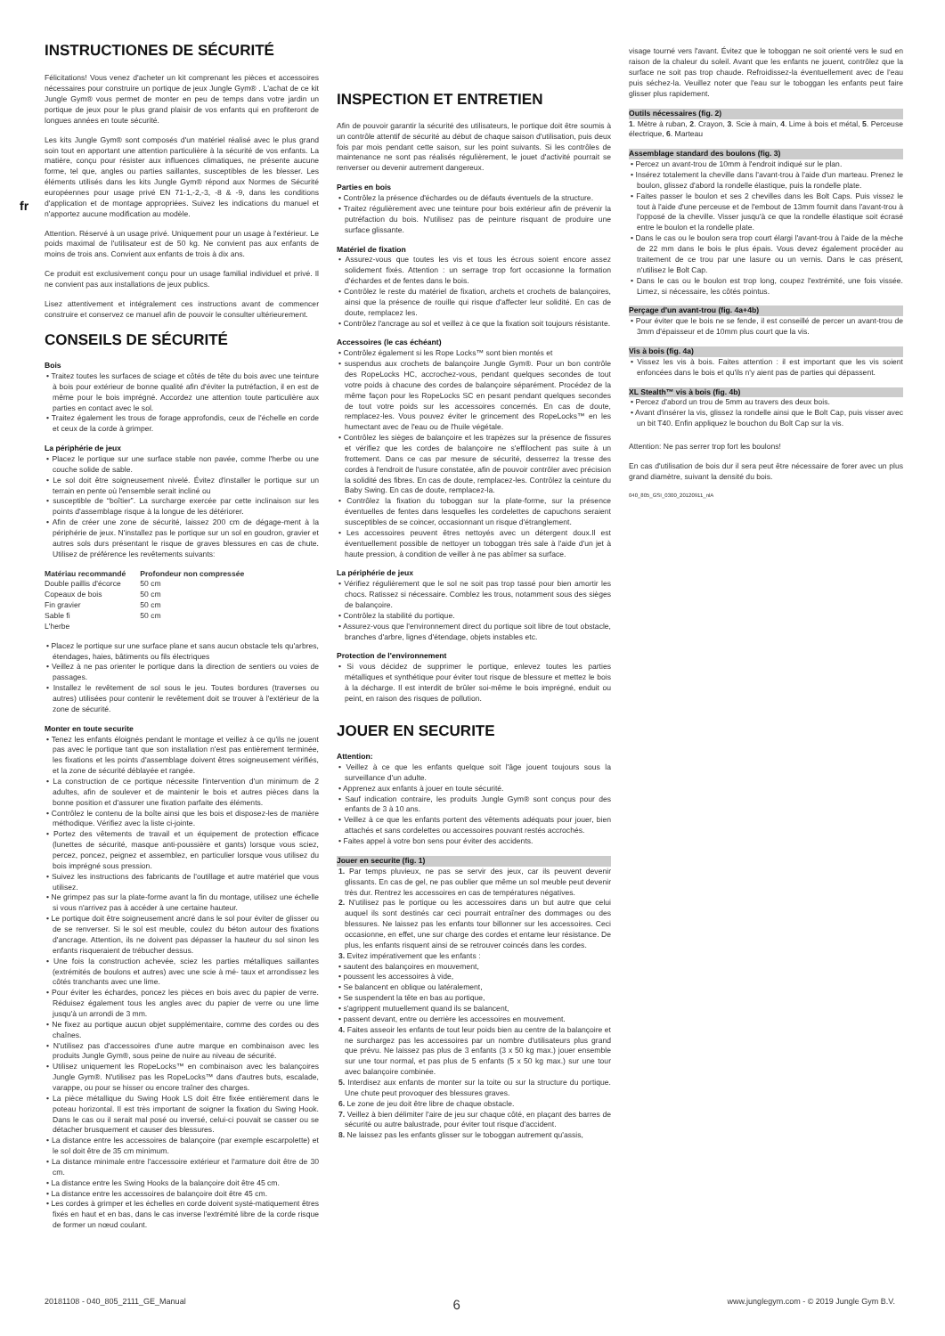fr
INSTRUCTIONES DE SÉCURITÉ
Félicitations! Vous venez d'acheter un kit comprenant les pièces et accessoires nécessaires pour construire un portique de jeux Jungle Gym® . L'achat de ce kit Jungle Gym® vous permet de monter en peu de temps dans votre jardin un portique de jeux pour le plus grand plaisir de vos enfants qui en profiteront de longues années en toute sécurité.
Les kits Jungle Gym® sont composés d'un matériel réalisé avec le plus grand soin tout en apportant une attention particulière à la sécurité de vos enfants. La matière, conçu pour résister aux influences climatiques, ne présente aucune forme, tel que, angles ou parties saillantes, susceptibles de les blesser. Les éléments utilisés dans les kits Jungle Gym® répond aux Normes de Sécurité européennes pour usage privé EN 71-1,-2,-3, -8 & -9, dans les conditions d'application et de montage appropriées. Suivez les indications du manuel et n'apportez aucune modification au modèle.
Attention. Réservé à un usage privé. Uniquement pour un usage à l'extérieur. Le poids maximal de l'utilisateur est de 50 kg. Ne convient pas aux enfants de moins de trois ans. Convient aux enfants de trois à dix ans.
Ce produit est exclusivement conçu pour un usage familial individuel et privé. Il ne convient pas aux installations de jeux publics.
Lisez attentivement et intégralement ces instructions avant de commencer construire et conservez ce manuel afin de pouvoir le consulter ultérieurement.
CONSEILS DE SÉCURITÉ
Bois
• Traitez toutes les surfaces de sciage et côtés de tête du bois avec une teinture à bois pour extérieur de bonne qualité afin d'éviter la putréfaction, il en est de même pour le bois imprégné. Accordez une attention toute particulière aux parties en contact avec le sol.
• Traitez également les trous de forage approfondis, ceux de l'échelle en corde et ceux de la corde à grimper.
La périphérie de jeux
• Placez le portique sur une surface stable non pavée, comme l'herbe ou une couche solide de sable.
• Le sol doit être soigneusement nivelé. Évitez d'installer le portique sur un terrain en pente où l'ensemble serait incliné ou
• susceptible de “boîtier”. La surcharge exercée par cette inclinaison sur les points d'assemblage risque à la longue de les détériorer.
• Afin de créer une zone de sécurité, laissez 200 cm de dégage-ment à la périphérie de jeux. N'installez pas le portique sur un sol en goudron, gravier et autres sols durs présentant le risque de graves blessures en cas de chute. Utilisez de préférence les revêtements suivants:
| Matériau recommandé | Profondeur non compressée |
| --- | --- |
| Double paillis d'écorce | 50 cm |
| Copeaux de bois | 50 cm |
| Fin gravier | 50 cm |
| Sable fi | 50 cm |
| L'herbe | |
• Placez le portique sur une surface plane et sans aucun obstacle tels qu'arbres, étendages, haies, bâtiments ou fils électriques
• Veillez à ne pas orienter le portique dans la direction de sentiers ou voies de passages.
• Installez le revêtement de sol sous le jeu. Toutes bordures (traverses ou autres) utilisées pour contenir le revêtement doit se trouver à l'extérieur de la zone de sécurité.
Monter en toute securite
• Tenez les enfants éloignés pendant le montage et veillez à ce qu'ils ne jouent pas avec le portique tant que son installation n'est pas entièrement terminée, les fixations et les points d'assemblage doivent êtres soigneusement vérifiés, et la zone de sécurité déblayée et rangée.
• La construction de ce portique nécessite l'intervention d'un minimum de 2 adultes, afin de soulever et de maintenir le bois et autres pièces dans la bonne position et d'assurer une fixation parfaite des éléments.
• Contrôlez le contenu de la boîte ainsi que les bois et disposez-les de manière méthodique. Vérifiez avec la liste ci-jointe.
• Portez des vêtements de travail et un équipement de protection efficace (lunettes de sécurité, masque anti-poussière et gants) lorsque vous sciez, percez, poncez, peignez et assemblez, en particulier lorsque vous utilisez du bois imprégné sous pression.
• Suivez les instructions des fabricants de l'outillage et autre matériel que vous utilisez.
• Ne grimpez pas sur la plate-forme avant la fin du montage, utilisez une échelle si vous n'arrivez pas à accéder à une certaine hauteur.
• Le portique doit être soigneusement ancré dans le sol pour éviter de glisser ou de se renverser. Si le sol est meuble, coulez du béton autour des fixations d'ancrage. Attention, ils ne doivent pas dépasser la hauteur du sol sinon les enfants risqueraient de trébucher dessus.
• Une fois la construction achevée, sciez les parties métalliques saillantes (extrémités de boulons et autres) avec une scie à mé- taux et arrondissez les côtés tranchants avec une lime.
• Pour éviter les échardes, poncez les pièces en bois avec du papier de verre. Réduisez également tous les angles avec du papier de verre ou une lime jusqu'à un arrondi de 3 mm.
• Ne fixez au portique aucun objet supplémentaire, comme des cordes ou des chaînes.
• N'utilisez pas d'accessoires d'une autre marque en combinaison avec les produits Jungle Gym®, sous peine de nuire au niveau de sécurité.
• Utilisez uniquement les RopeLocks™ en combinaison avec les balançoires Jungle Gym®. N'utilisez pas les RopeLocks™ dans d'autres buts, escalade, varappe, ou pour se hisser ou encore traîner des charges.
• La pièce métallique du Swing Hook LS doit être fixée entièrement dans le poteau horizontal. Il est très important de soigner la fixation du Swing Hook. Dans le cas ou il serait mal posé ou inversé, celui-ci pouvait se casser ou se détacher brusquement et causer des blessures.
• La distance entre les accessoires de balançoire (par exemple escarpolette) et le sol doit être de 35 cm minimum.
• La distance minimale entre l'accessoire extérieur et l'armature doit être de 30 cm.
• La distance entre les Swing Hooks de la balançoire doit être 45 cm.
• La distance entre les accessoires de balançoire doit être 45 cm.
• Les cordes à grimper et les échelles en corde doivent systé-matiquement êtres fixés en haut et en bas, dans le cas inverse l'extrémité libre de la corde risque de former un nœud coulant.
INSPECTION ET ENTRETIEN
Afin de pouvoir garantir la sécurité des utilisateurs, le portique doit être soumis à un contrôle attentif de sécurité au début de chaque saison d'utilisation, puis deux fois par mois pendant cette saison, sur les point suivants. Si les contrôles de maintenance ne sont pas réalisés régulièrement, le jouet d'activité pourrait se renverser ou devenir autrement dangereux.
Parties en bois
• Contrôlez la présence d'échardes ou de défauts éventuels de la structure.
• Traitez régulièrement avec une teinture pour bois extérieur afin de prévenir la putréfaction du bois. N'utilisez pas de peinture risquant de produire une surface glissante.
Matériel de fixation
• Assurez-vous que toutes les vis et tous les écrous soient encore assez solidement fixés. Attention : un serrage trop fort occasionne la formation d'échardes et de fentes dans le bois.
• Contrôlez le reste du matériel de fixation, archets et crochets de balançoires, ainsi que la présence de rouille qui risque d'affecter leur solidité. En cas de doute, remplacez les.
• Contrôlez l'ancrage au sol et veillez à ce que la fixation soit toujours résistante.
Accessoires (le cas échéant)
• Contrôlez également si les Rope Locks™ sont bien montés et
• suspendus aux crochets de balançoire Jungle Gym®. Pour un bon contrôle des RopeLocks HC, accrochez-vous, pendant quelques secondes de tout votre poids à chacune des cordes de balançoire séparément. Procédez de la même façon pour les RopeLocks SC en pesant pendant quelques secondes de tout votre poids sur les accessoires concernés. En cas de doute, remplacez-les. Vous pouvez éviter le grincement des RopeLocks™ en les humectant avec de l'eau ou de l'huile végétale.
• Contrôlez les sièges de balançoire et les trapèzes sur la présence de fissures et vérifiez que les cordes de balançoire ne s'effilochent pas suite à un frottement. Dans ce cas par mesure de sécurité, desserrez la tresse des cordes à l'endroit de l'usure constatée, afin de pouvoir contrôler avec précision la solidité des fibres. En cas de doute, remplacez-les. Contrôlez la ceinture du Baby Swing. En cas de doute, remplacez-la.
• Contrôlez la fixation du toboggan sur la plate-forme, sur la présence éventuelles de fentes dans lesquelles les cordelettes de capuchons seraient susceptibles de se coincer, occasionnant un risque d'étranglement.
• Les accessoires peuvent êtres nettoyés avec un détergent doux.Il est éventuellement possible de nettoyer un toboggan très sale à l'aide d'un jet à haute pression, à condition de veiller à ne pas abîmer sa surface.
La périphérie de jeux
• Vérifiez régulièrement que le sol ne soit pas trop tassé pour bien amortir les chocs. Ratissez si nécessaire. Comblez les trous, notamment sous des sièges de balançoire.
• Contrôlez la stabilité du portique.
• Assurez-vous que l'environnement direct du portique soit libre de tout obstacle, branches d'arbre, lignes d'étendage, objets instables etc.
Protection de l'environnement
• Si vous décidez de supprimer le portique, enlevez toutes les parties métalliques et synthétique pour éviter tout risque de blessure et mettez le bois à la décharge. Il est interdit de brûler soi-même le bois imprégné, enduit ou peint, en raison des risques de pollution.
JOUER EN SECURITE
Attention:
• Veillez à ce que les enfants quelque soit l'âge jouent toujours sous la surveillance d'un adulte.
• Apprenez aux enfants à jouer en toute sécurité.
• Sauf indication contraire, les produits Jungle Gym® sont conçus pour des enfants de 3 à 10 ans.
• Veillez à ce que les enfants portent des vêtements adéquats pour jouer, bien attachés et sans cordelettes ou accessoires pouvant restés accrochés.
• Faites appel à votre bon sens pour éviter des accidents.
Jouer en securite (fig. 1)
1. Par temps pluvieux, ne pas se servir des jeux, car ils peuvent devenir glissants. En cas de gel, ne pas oublier que même un sol meuble peut devenir très dur. Rentrez les accessoires en cas de températures négatives.
2. N'utilisez pas le portique ou les accessoires dans un but autre que celui auquel ils sont destinés car ceci pourrait entraîner des dommages ou des blessures. Ne laissez pas les enfants tour billonner sur les accessoires. Ceci occasionne, en effet, une sur charge des cordes et entame leur résistance. De plus, les enfants risquent ainsi de se retrouver coincés dans les cordes.
3. Evitez impérativement que les enfants :
• sautent des balançoires en mouvement,
• poussent les accessoires à vide,
• Se balancent en oblique ou latéralement,
• Se suspendent la tête en bas au portique,
• s'agrippent mutuellement quand ils se balancent,
• passent devant, entre ou derrière les accessoires en mouvement.
4. Faites asseoir les enfants de tout leur poids bien au centre de la balançoire et ne surchargez pas les accessoires par un nombre d'utilisateurs plus grand que prévu. Ne laissez pas plus de 3 enfants (3 x 50 kg max.) jouer ensemble sur une tour normal, et pas plus de 5 enfants (5 x 50 kg max.) sur une tour avec balançoire combinée.
5. Interdisez aux enfants de monter sur la toite ou sur la structure du portique. Une chute peut provoquer des blessures graves.
6. Le zone de jeu doit être libre de chaque obstacle.
7. Veillez à bien délimiter l'aire de jeu sur chaque côté, en plaçant des barres de sécurité ou autre balustrade, pour éviter tout risque d'accident.
8. Ne laissez pas les enfants glisser sur le toboggan autrement qu'assis,
visage tourné vers l'avant. Évitez que le toboggan ne soit orienté vers le sud en raison de la chaleur du soleil. Avant que les enfants ne jouent, contrôlez que la surface ne soit pas trop chaude. Refroidissez-la éventuellement avec de l'eau puis séchez-la. Veuillez noter que l'eau sur le toboggan les enfants peut faire glisser plus rapidement.
Outils nécessaires (fig. 2)
1. Mètre à ruban, 2. Crayon, 3. Scie à main, 4. Lime à bois et métal, 5. Perceuse électrique, 6. Marteau
Assemblage standard des boulons (fig. 3)
• Percez un avant-trou de 10mm à l'endroit indiqué sur le plan.
• Insérez totalement la cheville dans l'avant-trou à l'aide d'un marteau. Prenez le boulon, glissez d'abord la rondelle élastique, puis la rondelle plate.
• Faites passer le boulon et ses 2 chevilles dans les Bolt Caps. Puis vissez le tout à l'aide d'une perceuse et de l'embout de 13mm fournit dans l'avant-trou à l'opposé de la cheville. Visser jusqu'à ce que la rondelle élastique soit écrasé entre le boulon et la rondelle plate.
• Dans le cas ou le boulon sera trop court élargi l'avant-trou à l'aide de la mèche de 22 mm dans le bois le plus épais. Vous devez également procéder au traitement de ce trou par une lasure ou un vernis. Dans le cas présent, n'utilisez le Bolt Cap.
• Dans le cas ou le boulon est trop long, coupez l'extrémité, une fois vissée. Limez, si nécessaire, les côtés pointus.
Perçage d'un avant-trou (fig. 4a+4b)
• Pour éviter que le bois ne se fende, il est conseillé de percer un avant-trou de 3mm d'épaisseur et de 10mm plus court que la vis.
Vis à bois (fig. 4a)
• Vissez les vis à bois. Faites attention : il est important que les vis soient enfoncées dans le bois et qu'ils n'y aient pas de parties qui dépassent.
XL Stealth™ vis à bois (fig. 4b)
• Percez d'abord un trou de 5mm au travers des deux bois.
• Avant d'insérer la vis, glissez la rondelle ainsi que le Bolt Cap, puis visser avec un bit T40. Enfin appliquez le bouchon du Bolt Cap sur la vis.
Attention: Ne pas serrer trop fort les boulons!
En cas d'utilisation de bois dur il sera peut être nécessaire de forer avec un plus grand diamètre, suivant la densité du bois.
040_805_GSI_0300_20120911_nlA
20181108 - 040_805_2111_GE_Manual 6 www.junglegym.com - © 2019 Jungle Gym B.V.